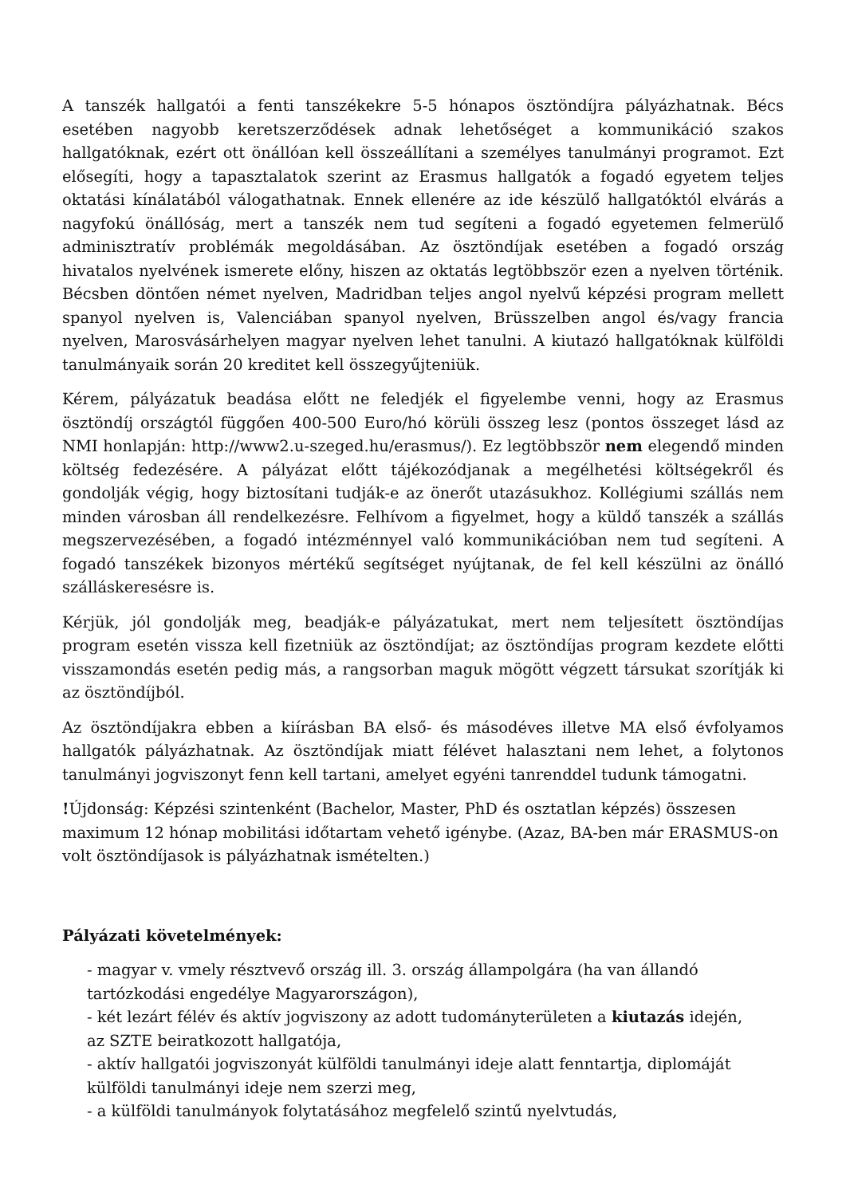A tanszék hallgatói a fenti tanszékekre 5-5 hónapos ösztöndíjra pályázhatnak. Bécs esetében nagyobb keretszerződések adnak lehetőséget a kommunikáció szakos hallgatóknak, ezért ott önállóan kell összeállítani a személyes tanulmányi programot. Ezt elősegíti, hogy a tapasztalatok szerint az Erasmus hallgatók a fogadó egyetem teljes oktatási kínálatából válogathatnak. Ennek ellenére az ide készülő hallgatóktól elvárás a nagyfokú önállóság, mert a tanszék nem tud segíteni a fogadó egyetemen felmerülő adminisztratív problémák megoldásában. Az ösztöndíjak esetében a fogadó ország hivatalos nyelvének ismerete előny, hiszen az oktatás legtöbbször ezen a nyelven történik. Bécsben döntően német nyelven, Madridban teljes angol nyelvű képzési program mellett spanyol nyelven is, Valenciában spanyol nyelven, Brüsszelben angol és/vagy francia nyelven, Marosvásárhelyen magyar nyelven lehet tanulni. A kiutazó hallgatóknak külföldi tanulmányaik során 20 kreditet kell összegyűjteniük.
Kérem, pályázatuk beadása előtt ne feledjék el figyelembe venni, hogy az Erasmus ösztöndíj országtól függően 400-500 Euro/hó körüli összeg lesz (pontos összeget lásd az NMI honlapján: http://www2.u-szeged.hu/erasmus/). Ez legtöbbször nem elegendő minden költség fedezésére. A pályázat előtt tájékozódjanak a megélhetési költségekről és gondolják végig, hogy biztosítani tudják-e az önerőt utazásukhoz. Kollégiumi szállás nem minden városban áll rendelkezésre. Felhívom a figyelmet, hogy a küldő tanszék a szállás megszervezésében, a fogadó intézménnyel való kommunikációban nem tud segíteni. A fogadó tanszékek bizonyos mértékű segítséget nyújtanak, de fel kell készülni az önálló szálláskeresésre is.
Kérjük, jól gondolják meg, beadják-e pályázatukat, mert nem teljesített ösztöndíjas program esetén vissza kell fizetniük az ösztöndíjat; az ösztöndíjas program kezdete előtti visszamondás esetén pedig más, a rangsorban maguk mögött végzett társukat szorítják ki az ösztöndíjból.
Az ösztöndíjakra ebben a kiírásban BA első- és másodéves illetve MA első évfolyamos hallgatók pályázhatnak. Az ösztöndíjak miatt félévet halasztani nem lehet, a folytonos tanulmányi jogviszonyt fenn kell tartani, amelyet egyéni tanrenddel tudunk támogatni.
!Újdonság: Képzési szintenként (Bachelor, Master, PhD és osztatlan képzés) összesen maximum 12 hónap mobilitási időtartam vehető igénybe. (Azaz, BA-ben már ERASMUS-on volt ösztöndíjasok is pályázhatnak ismételten.)
Pályázati követelmények:
- magyar v. vmely résztvevő ország ill. 3. ország állampolgára (ha van állandó tartózkodási engedélye Magyarországon),
- két lezárt félév és aktív jogviszony az adott tudományterületen a kiutazás idején,
az SZTE beiratkozott hallgatója,
- aktív hallgatói jogviszonyát külföldi tanulmányi ideje alatt fenntartja, diplomáját külföldi tanulmányi ideje nem szerzi meg,
- a külföldi tanulmányok folytatásához megfelelő szintű nyelvtudás,